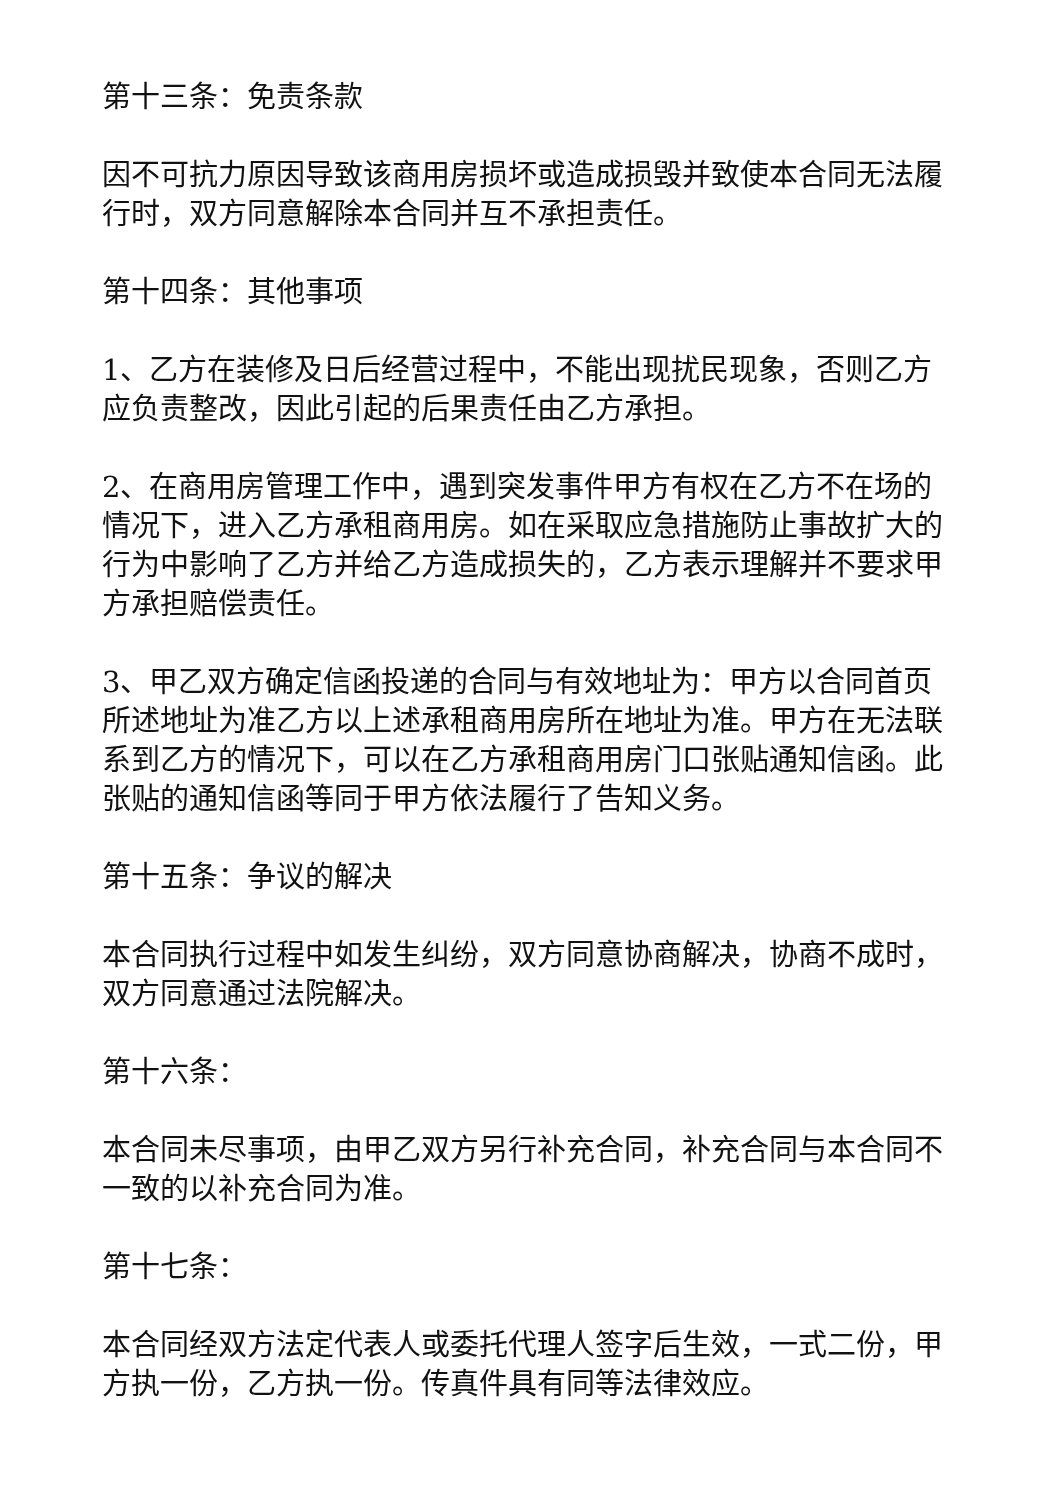第十三条：免责条款
因不可抗力原因导致该商用房损坏或造成损毁并致使本合同无法履行时，双方同意解除本合同并互不承担责任。
第十四条：其他事项
1、乙方在装修及日后经营过程中，不能出现扰民现象，否则乙方应负责整改，因此引起的后果责任由乙方承担。
2、在商用房管理工作中，遇到突发事件甲方有权在乙方不在场的情况下，进入乙方承租商用房。如在采取应急措施防止事故扩大的行为中影响了乙方并给乙方造成损失的，乙方表示理解并不要求甲方承担赔偿责任。
3、甲乙双方确定信函投递的合同与有效地址为：甲方以合同首页所述地址为准乙方以上述承租商用房所在地址为准。甲方在无法联系到乙方的情况下，可以在乙方承租商用房门口张贴通知信函。此张贴的通知信函等同于甲方依法履行了告知义务。
第十五条：争议的解决
本合同执行过程中如发生纠纷，双方同意协商解决，协商不成时，双方同意通过法院解决。
第十六条：
本合同未尽事项，由甲乙双方另行补充合同，补充合同与本合同不一致的以补充合同为准。
第十七条：
本合同经双方法定代表人或委托代理人签字后生效，一式二份，甲方执一份，乙方执一份。传真件具有同等法律效应。